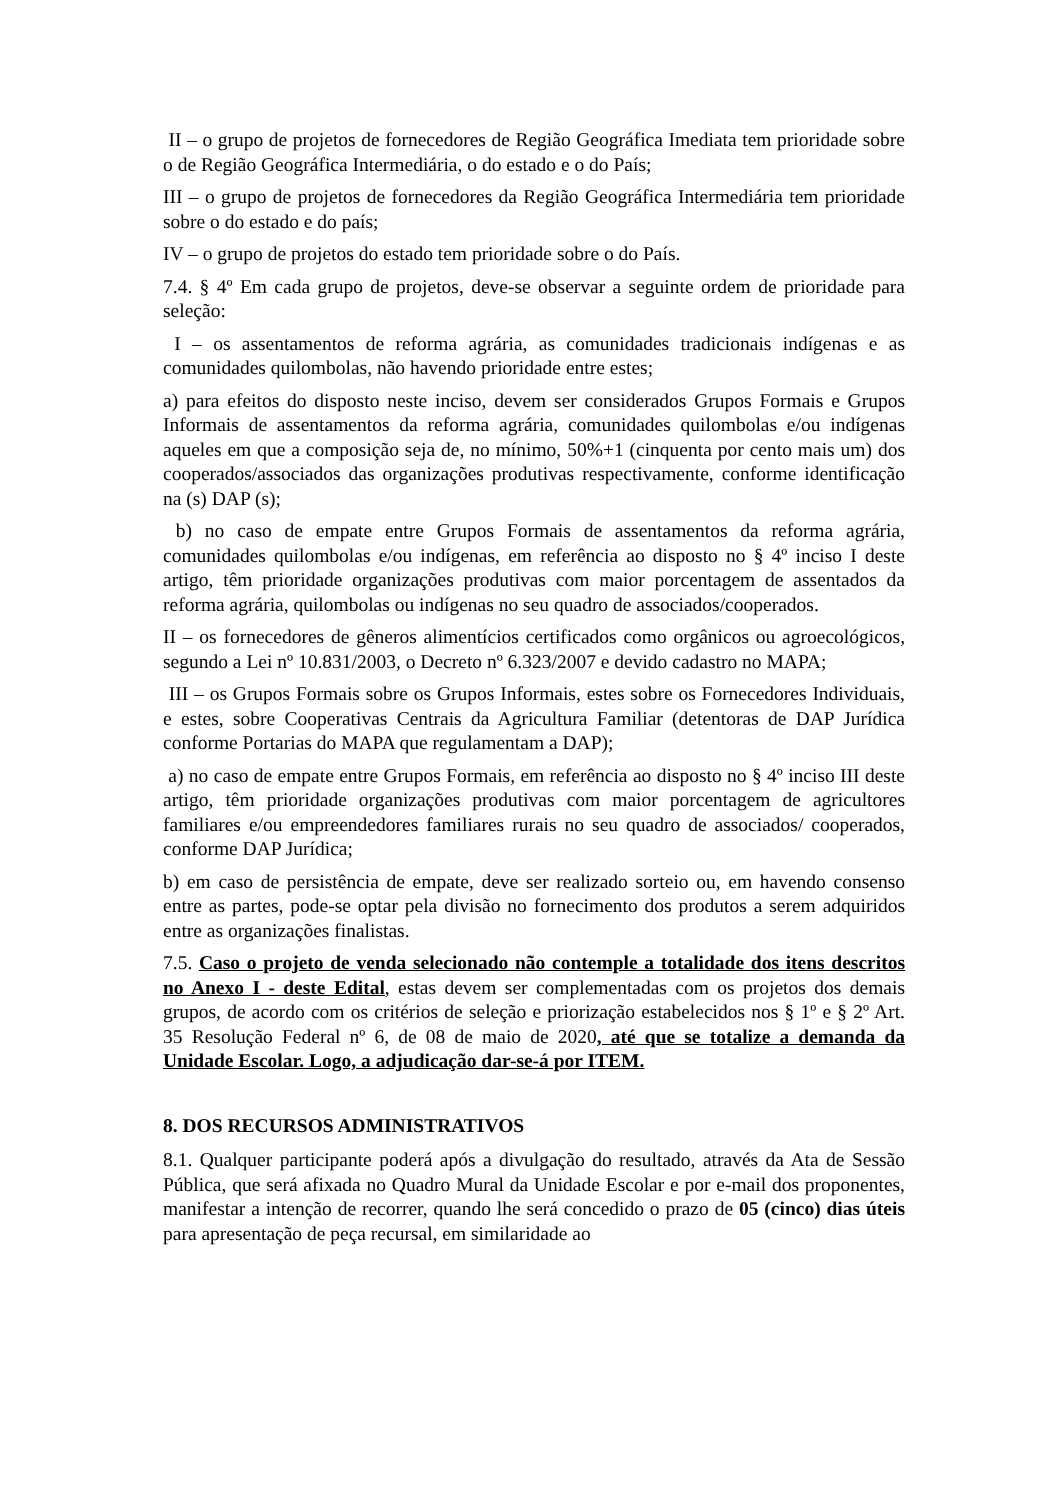II – o grupo de projetos de fornecedores de Região Geográfica Imediata tem prioridade sobre o de Região Geográfica Intermediária, o do estado e o do País;
III – o grupo de projetos de fornecedores da Região Geográfica Intermediária tem prioridade sobre o do estado e do país;
IV – o grupo de projetos do estado tem prioridade sobre o do País.
7.4. § 4º Em cada grupo de projetos, deve-se observar a seguinte ordem de prioridade para seleção:
I – os assentamentos de reforma agrária, as comunidades tradicionais indígenas e as comunidades quilombolas, não havendo prioridade entre estes;
a) para efeitos do disposto neste inciso, devem ser considerados Grupos Formais e Grupos Informais de assentamentos da reforma agrária, comunidades quilombolas e/ou indígenas aqueles em que a composição seja de, no mínimo, 50%+1 (cinquenta por cento mais um) dos cooperados/associados das organizações produtivas respectivamente, conforme identificação na (s) DAP (s);
b) no caso de empate entre Grupos Formais de assentamentos da reforma agrária, comunidades quilombolas e/ou indígenas, em referência ao disposto no § 4º inciso I deste artigo, têm prioridade organizações produtivas com maior porcentagem de assentados da reforma agrária, quilombolas ou indígenas no seu quadro de associados/cooperados.
II – os fornecedores de gêneros alimentícios certificados como orgânicos ou agroecológicos, segundo a Lei nº 10.831/2003, o Decreto nº 6.323/2007 e devido cadastro no MAPA;
III – os Grupos Formais sobre os Grupos Informais, estes sobre os Fornecedores Individuais, e estes, sobre Cooperativas Centrais da Agricultura Familiar (detentoras de DAP Jurídica conforme Portarias do MAPA que regulamentam a DAP);
a) no caso de empate entre Grupos Formais, em referência ao disposto no § 4º inciso III deste artigo, têm prioridade organizações produtivas com maior porcentagem de agricultores familiares e/ou empreendedores familiares rurais no seu quadro de associados/ cooperados, conforme DAP Jurídica;
b) em caso de persistência de empate, deve ser realizado sorteio ou, em havendo consenso entre as partes, pode-se optar pela divisão no fornecimento dos produtos a serem adquiridos entre as organizações finalistas.
7.5. Caso o projeto de venda selecionado não contemple a totalidade dos itens descritos no Anexo I - deste Edital, estas devem ser complementadas com os projetos dos demais grupos, de acordo com os critérios de seleção e priorização estabelecidos nos § 1º e § 2º Art. 35 Resolução Federal nº 6, de 08 de maio de 2020, até que se totalize a demanda da Unidade Escolar. Logo, a adjudicação dar-se-á por ITEM.
8. DOS RECURSOS ADMINISTRATIVOS
8.1. Qualquer participante poderá após a divulgação do resultado, através da Ata de Sessão Pública, que será afixada no Quadro Mural da Unidade Escolar e por e-mail dos proponentes, manifestar a intenção de recorrer, quando lhe será concedido o prazo de 05 (cinco) dias úteis para apresentação de peça recursal, em similaridade ao